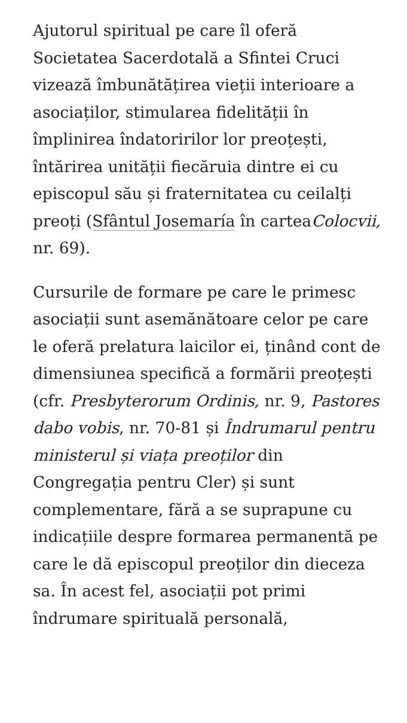Ajutorul spiritual pe care îl oferă Societatea Sacerdotală a Sfintei Cruci vizează îmbunătățirea vieții interioare a asociaților, stimularea fidelității în împlinirea îndatoririlor lor preoțești, întărirea unității fiecăruia dintre ei cu episcopul său și fraternitatea cu ceilalți preoți (Sfântul Josemaría în carteaColocvii, nr. 69).
Cursurile de formare pe care le primesc asociații sunt asemănătoare celor pe care le oferă prelatura laicilor ei, ținând cont de dimensiunea specifică a formării preoțești (cfr. Presbyterorum Ordinis, nr. 9, Pastores dabo vobis, nr. 70-81 și Îndrumarul pentru ministerul și viața preoților din Congregația pentru Cler) și sunt complementare, fără a se suprapune cu indicațiile despre formarea permanentă pe care le dă episcopul preoților din dieceza sa. În acest fel, asociații pot primi îndrumare spirituală personală,